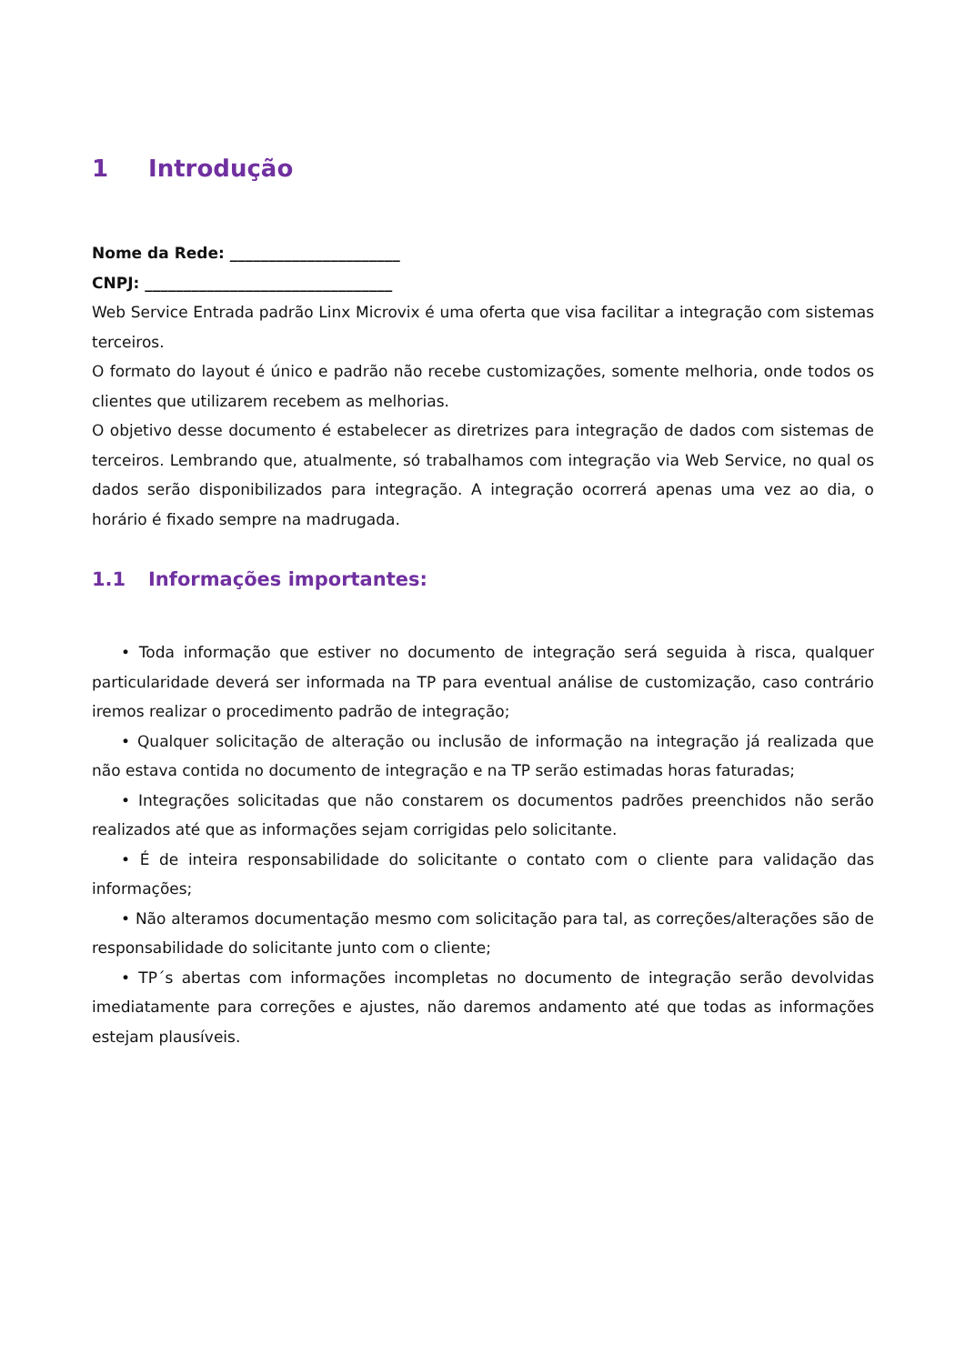1 Introdução
Nome da Rede: ______________________
CNPJ: ________________________________
Web Service Entrada padrão Linx Microvix é uma oferta que visa facilitar a integração com sistemas terceiros.
O formato do layout é único e padrão não recebe customizações, somente melhoria, onde todos os clientes que utilizarem recebem as melhorias.
O objetivo desse documento é estabelecer as diretrizes para integração de dados com sistemas de terceiros. Lembrando que, atualmente, só trabalhamos com integração via Web Service, no qual os dados serão disponibilizados para integração. A integração ocorrerá apenas uma vez ao dia, o horário é fixado sempre na madrugada.
1.1 Informações importantes:
• Toda informação que estiver no documento de integração será seguida à risca, qualquer particularidade deverá ser informada na TP para eventual análise de customização, caso contrário iremos realizar o procedimento padrão de integração;
• Qualquer solicitação de alteração ou inclusão de informação na integração já realizada que não estava contida no documento de integração e na TP serão estimadas horas faturadas;
• Integrações solicitadas que não constarem os documentos padrões preenchidos não serão realizados até que as informações sejam corrigidas pelo solicitante.
• É de inteira responsabilidade do solicitante o contato com o cliente para validação das informações;
• Não alteramos documentação mesmo com solicitação para tal, as correções/alterações são de responsabilidade do solicitante junto com o cliente;
• TP´s abertas com informações incompletas no documento de integração serão devolvidas imediatamente para correções e ajustes, não daremos andamento até que todas as informações estejam plausíveis.